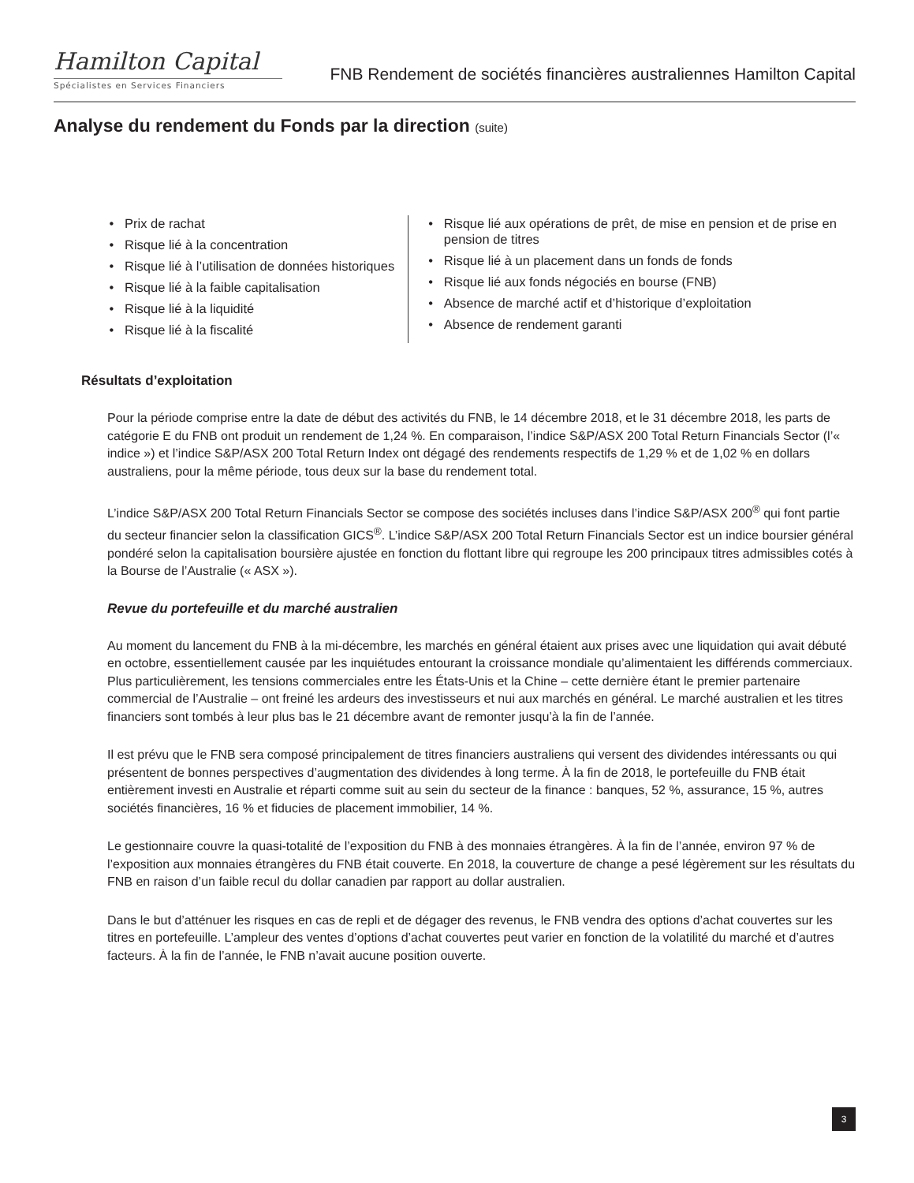Hamilton Capital
Spécialistes en Services Financiers
FNB Rendement de sociétés financières australiennes Hamilton Capital
Analyse du rendement du Fonds par la direction (suite)
Prix de rachat
Risque lié à la concentration
Risque lié à l’utilisation de données historiques
Risque lié à la faible capitalisation
Risque lié à la liquidité
Risque lié à la fiscalité
Risque lié aux opérations de prêt, de mise en pension et de prise en pension de titres
Risque lié à un placement dans un fonds de fonds
Risque lié aux fonds négociés en bourse (FNB)
Absence de marché actif et d’historique d’exploitation
Absence de rendement garanti
Résultats d’exploitation
Pour la période comprise entre la date de début des activités du FNB, le 14 décembre 2018, et le 31 décembre 2018, les parts de catégorie E du FNB ont produit un rendement de 1,24 %. En comparaison, l’indice S&P/ASX 200 Total Return Financials Sector (l’« indice ») et l’indice S&P/ASX 200 Total Return Index ont dégagé des rendements respectifs de 1,29 % et de 1,02 % en dollars australiens, pour la même période, tous deux sur la base du rendement total.
L’indice S&P/ASX 200 Total Return Financials Sector se compose des sociétés incluses dans l’indice S&P/ASX 200<sup>®</sup> qui font partie du secteur financier selon la classification GICS<sup>®</sup>. L’indice S&P/ASX 200 Total Return Financials Sector est un indice boursier général pondéré selon la capitalisation boursière ajustée en fonction du flottant libre qui regroupe les 200 principaux titres admissibles cotés à la Bourse de l’Australie (« ASX »).
Revue du portefeuille et du marché australien
Au moment du lancement du FNB à la mi-décembre, les marchés en général étaient aux prises avec une liquidation qui avait débuté en octobre, essentiellement causée par les inquiétudes entourant la croissance mondiale qu’alimentaient les différends commerciaux. Plus particulièrement, les tensions commerciales entre les États-Unis et la Chine – cette dernière étant le premier partenaire commercial de l’Australie – ont freiné les ardeurs des investisseurs et nui aux marchés en général. Le marché australien et les titres financiers sont tombés à leur plus bas le 21 décembre avant de remonter jusqu’à la fin de l’année.
Il est prévu que le FNB sera composé principalement de titres financiers australiens qui versent des dividendes intéressants ou qui présentent de bonnes perspectives d’augmentation des dividendes à long terme. À la fin de 2018, le portefeuille du FNB était entièrement investi en Australie et réparti comme suit au sein du secteur de la finance : banques, 52 %, assurance, 15 %, autres sociétés financières, 16 % et fiducies de placement immobilier, 14 %.
Le gestionnaire couvre la quasi-totalité de l’exposition du FNB à des monnaies étrangères. À la fin de l’année, environ 97 % de l’exposition aux monnaies étrangères du FNB était couverte. En 2018, la couverture de change a pesé légèrement sur les résultats du FNB en raison d’un faible recul du dollar canadien par rapport au dollar australien.
Dans le but d’atténuer les risques en cas de repli et de dégager des revenus, le FNB vendra des options d’achat couvertes sur les titres en portefeuille. L’ampleur des ventes d’options d’achat couvertes peut varier en fonction de la volatilité du marché et d’autres facteurs. À la fin de l’année, le FNB n’avait aucune position ouverte.
3